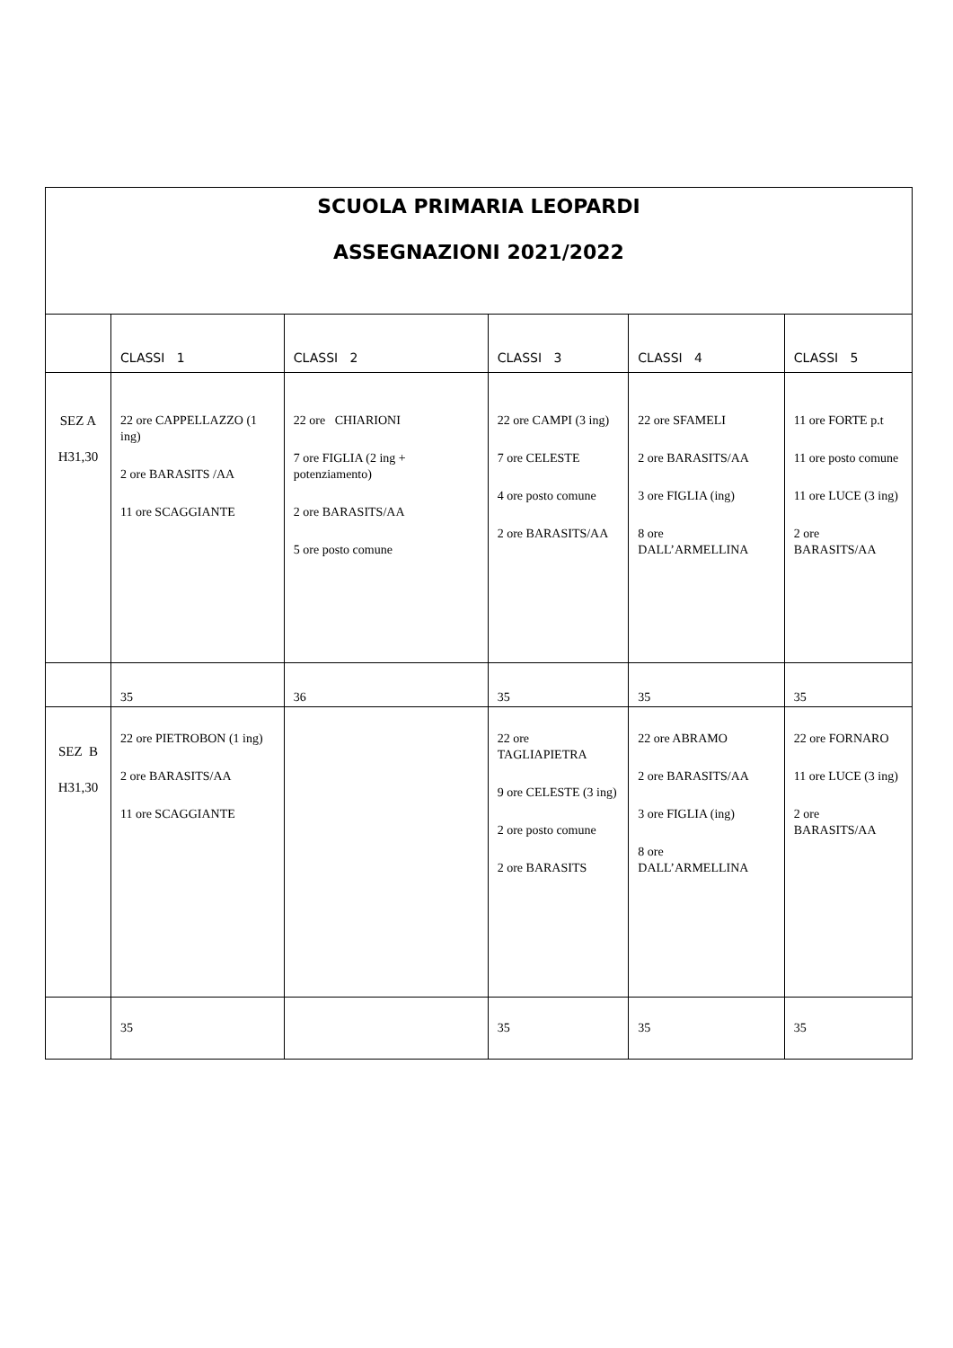| SCUOLA PRIMARIA LEOPARDI ASSEGNAZIONI 2021/2022 | | | | | |
| | CLASSI 1 | CLASSI 2 | CLASSI 3 | CLASSI 4 | CLASSI 5 |
| SEZ A H31,30 | 22 ore CAPPELLAZZO (1 ing) 2 ore BARASITS /AA 11 ore SCAGGIANTE | 22 ore CHIARIONI 7 ore FIGLIA (2 ing + potenziamento) 2 ore BARASITS/AA 5 ore posto comune | 22 ore CAMPI (3 ing) 7 ore CELESTE 4 ore posto comune 2 ore BARASITS/AA | 22 ore SFAMELI 2 ore BARASITS/AA 3 ore FIGLIA (ing) 8 ore DALL’ARMELLINA | 11 ore FORTE p.t 11 ore posto comune 11 ore LUCE (3 ing) 2 ore BARASITS/AA |
| | 35 | 36 | 35 | 35 | 35 |
| SEZ B H31,30 | 22 ore PIETROBON (1 ing) 2 ore BARASITS/AA 11 ore SCAGGIANTE | | 22 ore TAGLIAPIETRA 9 ore CELESTE (3 ing) 2 ore posto comune 2 ore BARASITS | 22 ore ABRAMO 2 ore BARASITS/AA 3 ore FIGLIA (ing) 8 ore DALL’ARMELLINA | 22 ore FORNARO 11 ore LUCE (3 ing) 2 ore BARASITS/AA |
| | 35 | | 35 | 35 | 35 |